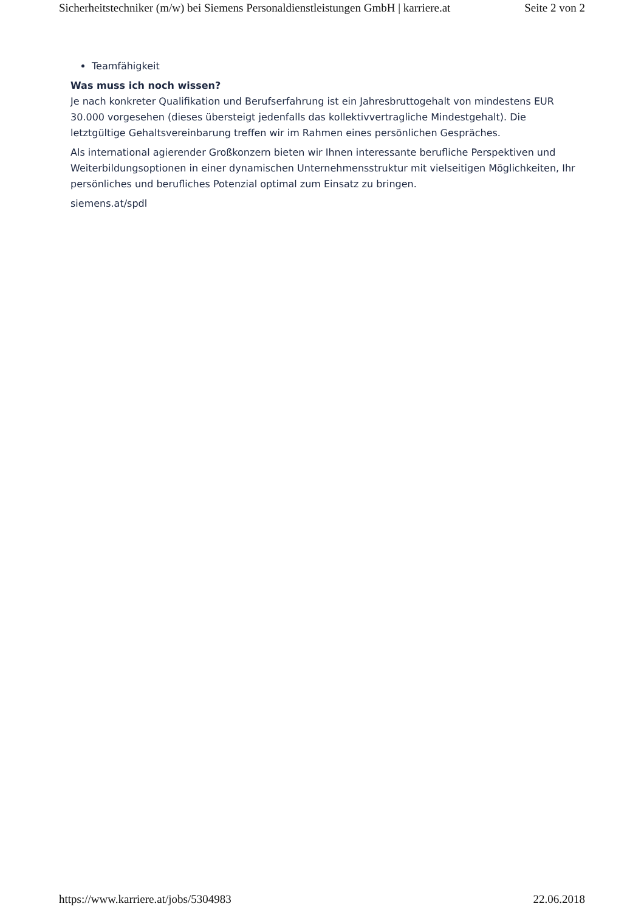Sicherheitstechniker (m/w) bei Siemens Personaldienstleistungen GmbH | karriere.at Seite 2 von 2
Teamfähigkeit
Was muss ich noch wissen?
Je nach konkreter Qualifikation und Berufserfahrung ist ein Jahresbruttogehalt von mindestens EUR 30.000 vorgesehen (dieses übersteigt jedenfalls das kollektivvertragliche Mindestgehalt). Die letztgültige Gehaltsvereinbarung treffen wir im Rahmen eines persönlichen Gespräches.
Als international agierender Großkonzern bieten wir Ihnen interessante berufliche Perspektiven und Weiterbildungsoptionen in einer dynamischen Unternehmensstruktur mit vielseitigen Möglichkeiten, Ihr persönliches und berufliches Potenzial optimal zum Einsatz zu bringen.
siemens.at/spdl
https://www.karriere.at/jobs/5304983 22.06.2018